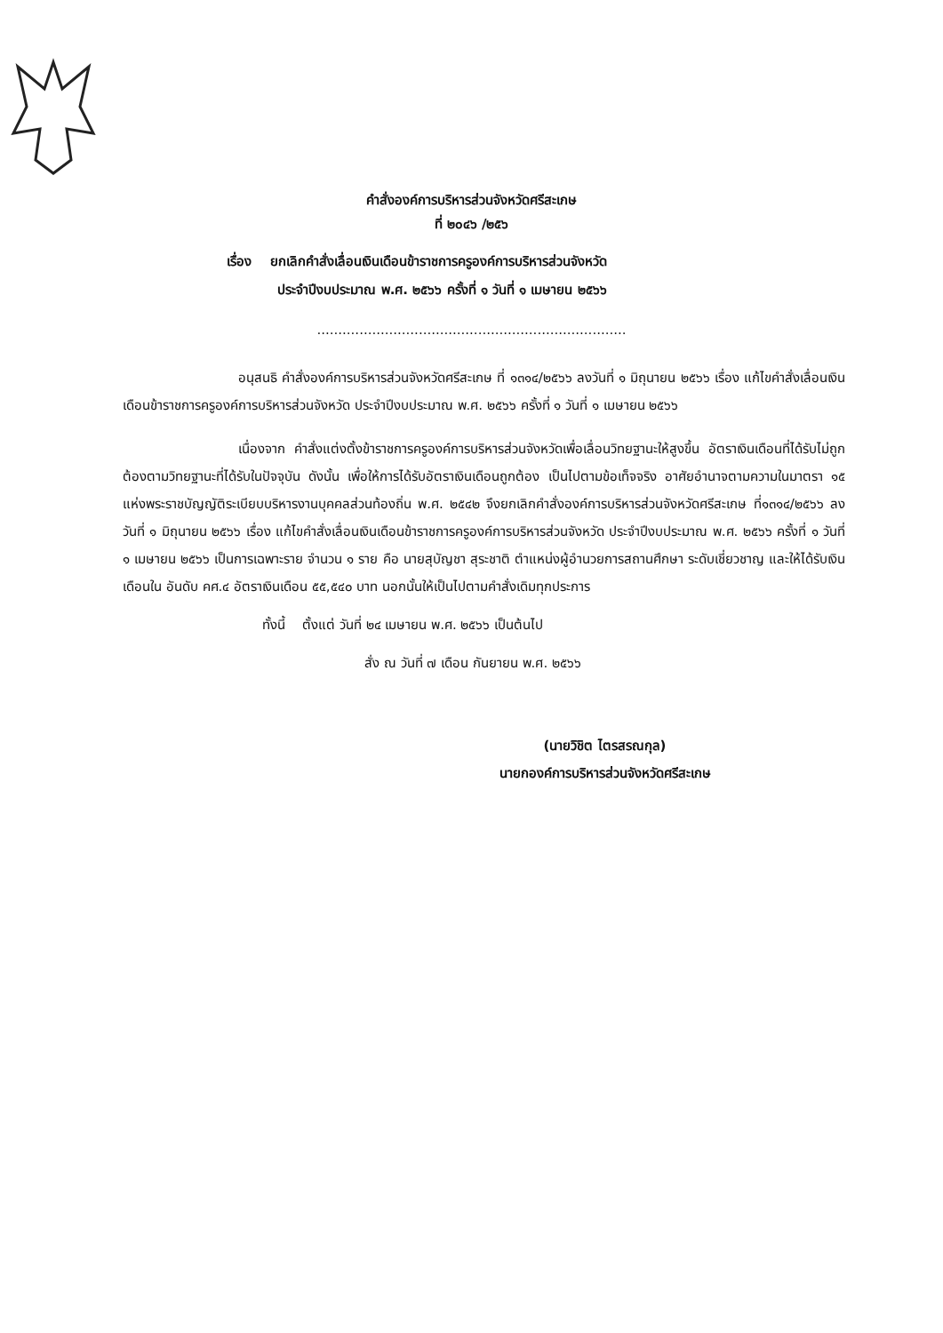คำสั่งองค์การบริหารส่วนจังหวัดศรีสะเกษ
ที่ ๒๐๔๖ /๒๕๖
เรื่อง ยกเลิกคำสั่งเลื่อนเงินเดือนข้าราชการครูองค์การบริหารส่วนจังหวัด
ประจำปีงบประมาณ พ.ศ. ๒๕๖๖ ครั้งที่ ๑ วันที่ ๑ เมษายน ๒๕๖๖
.........................................................................
อนุสนธิ คำสั่งองค์การบริหารส่วนจังหวัดศรีสะเกษ ที่ ๑๓๑๔/๒๕๖๖ ลงวันที่ ๑ มิถุนายน ๒๕๖๖ เรื่อง แก้ไขคำสั่งเลื่อนเงินเดือนข้าราชการครูองค์การบริหารส่วนจังหวัด ประจำปีงบประมาณ พ.ศ. ๒๕๖๖ ครั้งที่ ๑ วันที่ ๑ เมษายน ๒๕๖๖
เนื่องจาก คำสั่งแต่งตั้งข้าราชการครูองค์การบริหารส่วนจังหวัดเพื่อเลื่อนวิทยฐานะให้สูงขึ้น อัตราเงินเดือนที่ได้รับไม่ถูกต้องตามวิทยฐานะที่ได้รับในปัจจุบัน ดังนั้น เพื่อให้การได้รับอัตราเงินเดือนถูกต้อง เป็นไปตามข้อเท็จจริง อาศัยอำนาจตามความในมาตรา ๑๕ แห่งพระราชบัญญัติระเบียบบริหารงานบุคคลส่วนท้องถิ่น พ.ศ. ๒๕๔๒ จึงยกเลิกคำสั่งองค์การบริหารส่วนจังหวัดศรีสะเกษ ที่๑๓๑๔/๒๕๖๖ ลงวันที่ ๑ มิถุนายน ๒๕๖๖ เรื่อง แก้ไขคำสั่งเลื่อนเงินเดือนข้าราชการครูองค์การบริหารส่วนจังหวัด ประจำปีงบประมาณ พ.ศ. ๒๕๖๖ ครั้งที่ ๑ วันที่ ๑ เมษายน ๒๕๖๖ เป็นการเฉพาะราย จำนวน ๑ ราย คือ นายสุบัญชา สุระชาติ ตำแหน่งผู้อำนวยการสถานศึกษา ระดับเชี่ยวชาญ และให้ได้รับเงินเดือนใน อันดับ คศ.๔ อัตราเงินเดือน ๕๕,๕๔๐ บาท นอกนั้นให้เป็นไปตามคำสั่งเดิมทุกประการ
ทั้งนี้ ตั้งแต่ วันที่ ๒๔ เมษายน พ.ศ. ๒๕๖๖ เป็นต้นไป
สั่ง ณ วันที่ ๗ เดือน กันยายน พ.ศ. ๒๕๖๖
(นายวิชิต ไตรสรณกุล)
นายกองค์การบริหารส่วนจังหวัดศรีสะเกษ